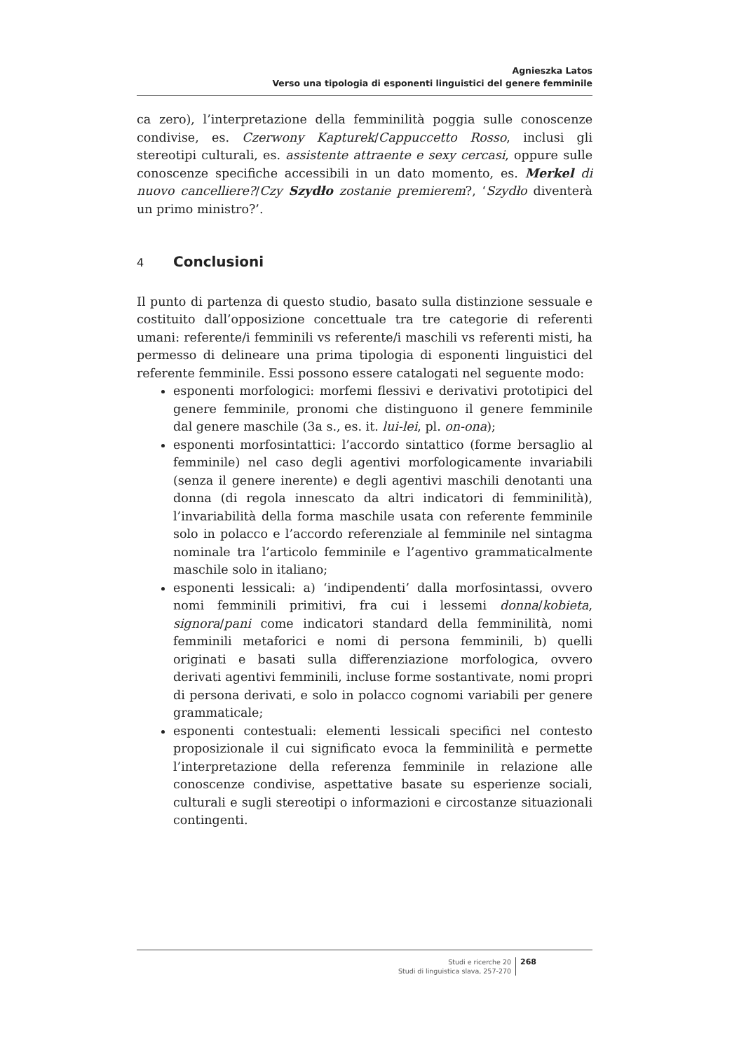Agnieszka Latos
Verso una tipologia di esponenti linguistici del genere femminile
ca zero), l’interpretazione della femminilità poggia sulle conoscenze condivise, es. Czerwony Kapturek/Cappuccetto Rosso, inclusi gli stereotipi culturali, es. assistente attraente e sexy cercasi, oppure sulle conoscenze specifiche accessibili in un dato momento, es. Merkel di nuovo cancelliere?/Czy Szydło zostanie premierem?, ‘Szydło diventerà un primo ministro?’.
4 Conclusioni
Il punto di partenza di questo studio, basato sulla distinzione sessuale e costituito dall’opposizione concettuale tra tre categorie di referenti umani: referente/i femminili vs referente/i maschili vs referenti misti, ha permesso di delineare una prima tipologia di esponenti linguistici del referente femminile. Essi possono essere catalogati nel seguente modo:
esponenti morfologici: morfemi flessivi e derivativi prototipici del genere femminile, pronomi che distinguono il genere femminile dal genere maschile (3a s., es. it. lui-lei, pl. on-ona);
esponenti morfosintattici: l’accordo sintattico (forme bersaglio al femminile) nel caso degli agentivi morfologicamente invariabili (senza il genere inerente) e degli agentivi maschili denotanti una donna (di regola innescato da altri indicatori di femminilità), l’invariabilità della forma maschile usata con referente femminile solo in polacco e l’accordo referenziale al femminile nel sintagma nominale tra l’articolo femminile e l’agentivo grammaticalmente maschile solo in italiano;
esponenti lessicali: a) ‘indipendenti’ dalla morfosintassi, ovvero nomi femminili primitivi, fra cui i lessemi donna/kobieta, signora/pani come indicatori standard della femminilità, nomi femminili metaforici e nomi di persona femminili, b) quelli originati e basati sulla differenziazione morfologica, ovvero derivati agentivi femminili, incluse forme sostantivate, nomi propri di persona derivati, e solo in polacco cognomi variabili per genere grammaticale;
esponenti contestuali: elementi lessicali specifici nel contesto proposizionale il cui significato evoca la femminilità e permette l’interpretazione della referenza femminile in relazione alle conoscenze condivise, aspettative basate su esperienze sociali, culturali e sugli stereotipi o informazioni e circostanze situazionali contingenti.
Studi e ricerche 20
Studi di linguistica slava, 257-270
268